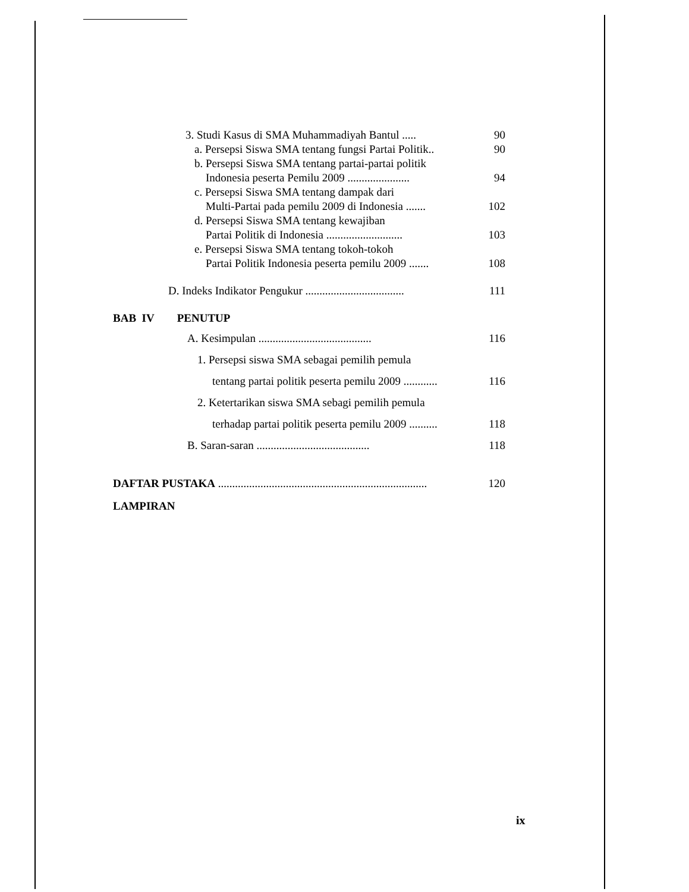3. Studi Kasus di SMA Muhammadiyah Bantul ..... 90
a. Persepsi Siswa SMA tentang fungsi Partai Politik.. 90
b. Persepsi Siswa SMA tentang partai-partai politik
Indonesia peserta Pemilu 2009 ......................
94
c. Persepsi Siswa SMA tentang dampak dari
Multi-Partai pada pemilu 2009 di Indonesia .......
102
d. Persepsi Siswa SMA tentang kewajiban
Partai Politik di Indonesia ...........................
103
e. Persepsi Siswa SMA tentang tokoh-tokoh
Partai Politik Indonesia peserta pemilu 2009 .......
108
D. Indeks Indikator Pengukur ................................... 111
BAB IV PENUTUP
A. Kesimpulan ........................................ 116
1. Persepsi siswa SMA sebagai pemilih pemula
tentang partai politik peserta pemilu 2009 ............ 116
2. Ketertarikan siswa SMA sebagi pemilih pemula
terhadap partai politik peserta pemilu 2009 .......... 118
B. Saran-saran ........................................ 118
DAFTAR PUSTAKA .......................................................................... 120
LAMPIRAN
ix